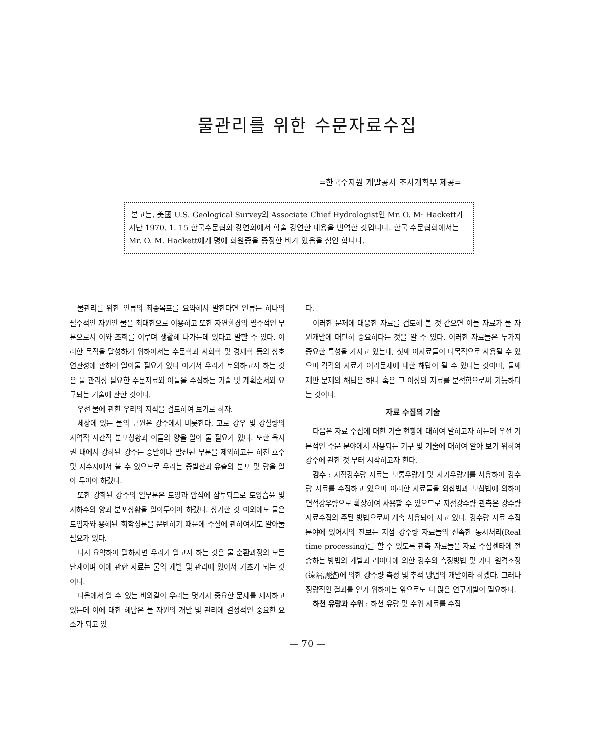물관리를 위한 수문자료수집
=한국수자원 개발공사 조사계획부 제공=
본고는, 美國 U.S. Geological Survey의 Associate Chief Hydrologist인 Mr. O. M· Hackett가 지난 1970. 1. 15 한국수문협회 강연회에서 학술 강연한 내용을 번역한 것입니다. 한국 수문협회에서는 Mr. O. M. Hackett에게 명예 회원증을 증정한 바가 있음을 첨언 합니다.
물관리를 위한 인류의 최종목표를 요약해서 말한다면 인류는 하나의 필수적인 자원인 물을 최대한으로 이용하고 또한 자연환경의 필수적인 부분으로서 이와 조화를 이루며 생활해 나가는데 있다고 말할 수 있다. 이러한 목적을 달성하기 위하여서는 수문학과 사회학 및 경제학 등의 상호연관성에 관하여 알아둘 필요가 있다 여기서 우리가 토의하고자 하는 것은 물 관리상 필요한 수문자료와 이들을 수집하는 기술 및 계획순서와 요구되는 기술에 관한 것이다.
우선 물에 관한 우리의 지식을 검토하여 보기로 하자.
세상에 있는 물의 근원은 강수에서 비롯한다. 고로 강우 및 강설량의 지역적 시간적 분포상황과 이들의 양을 알아 둘 필요가 있다. 또한 육지권 내에서 강하된 강수는 증발이나 발산된 부분을 제외하고는 하천 호수 및 저수지에서 볼 수 있으므로 우리는 증발산과 유출의 분포 및 량을 알아 두어야 하겠다.
또한 강화된 강수의 일부분은 토양과 암석에 삼투되므로 토양습윤 및 지하수의 양과 분포상황을 알아두어야 하겠다. 상기한 것 이외에도 물은 토입자와 용해된 화학성분을 운반하기 때문에 수질에 관하여서도 알아둘 필요가 있다.
다시 요약하여 말하자면 우리가 알고자 하는 것은 물 순환과정의 모든 단계이며 이에 관한 자료는 물의 개발 및 관리에 있어서 기초가 되는 것이다.
다음에서 알 수 있는 바와같이 우리는 몇가지 중요한 문제를 제시하고 있는데 이에 대한 해답은 물 자원의 개발 및 관리에 결정적인 중요한 요소가 되고 있
다.
이러한 문제에 대응한 자료를 검토해 볼 것 같으면 이들 자료가 물 자원개발에 대단히 중요하다는 것을 알 수 있다. 이러한 자료들은 두가지 중요한 특성을 가지고 있는데, 첫째 이자료들이 다목적으로 사용될 수 있으며 각각의 자료가 여러문제에 대한 해답이 될 수 있다는 것이며, 둘째 제반 문제의 해답은 하나 혹은 그 이상의 자료를 분석함으로써 가능하다는 것이다.
자료 수집의 기술
다음은 자료 수집에 대한 기술 현황에 대하여 말하고자 하는데 우선 기본적인 수문 분야에서 사용되는 기구 및 기술에 대하여 알아 보기 위하여 강수에 관한 것 부터 시작하고자 한다.
강수 : 지점강수량 자료는 보통우량계 및 자기우량계를 사용하여 강수량 자료를 수집하고 있으며 이러한 자료들을 외삽법과 보삽법에 의하여 면적강우량으로 확장하여 사용할 수 있으므로 지점강수량 관측은 강수량 자료수집의 주된 방법으로써 계속 사용되여 지고 있다. 강수량 자료 수집분야에 있어서의 진보는 지점 강수량 자료들의 신속한 동시처리(Real time processing)를 할 수 있도록 관측 자료들을 자료 수집센타에 전송하는 방법의 개발과 레이다에 의한 강수의 측정방법 및 기타 원격조정(遠隔調整)에 의한 강수량 측정 및 추적 방법의 개발이라 하겠다. 그러나 정량적인 결과를 얻기 위하여는 앞으로도 더 많은 연구개발이 필요하다.
하천 유량과 수위 : 하천 유량 및 수위 자료를 수집
— 70 —